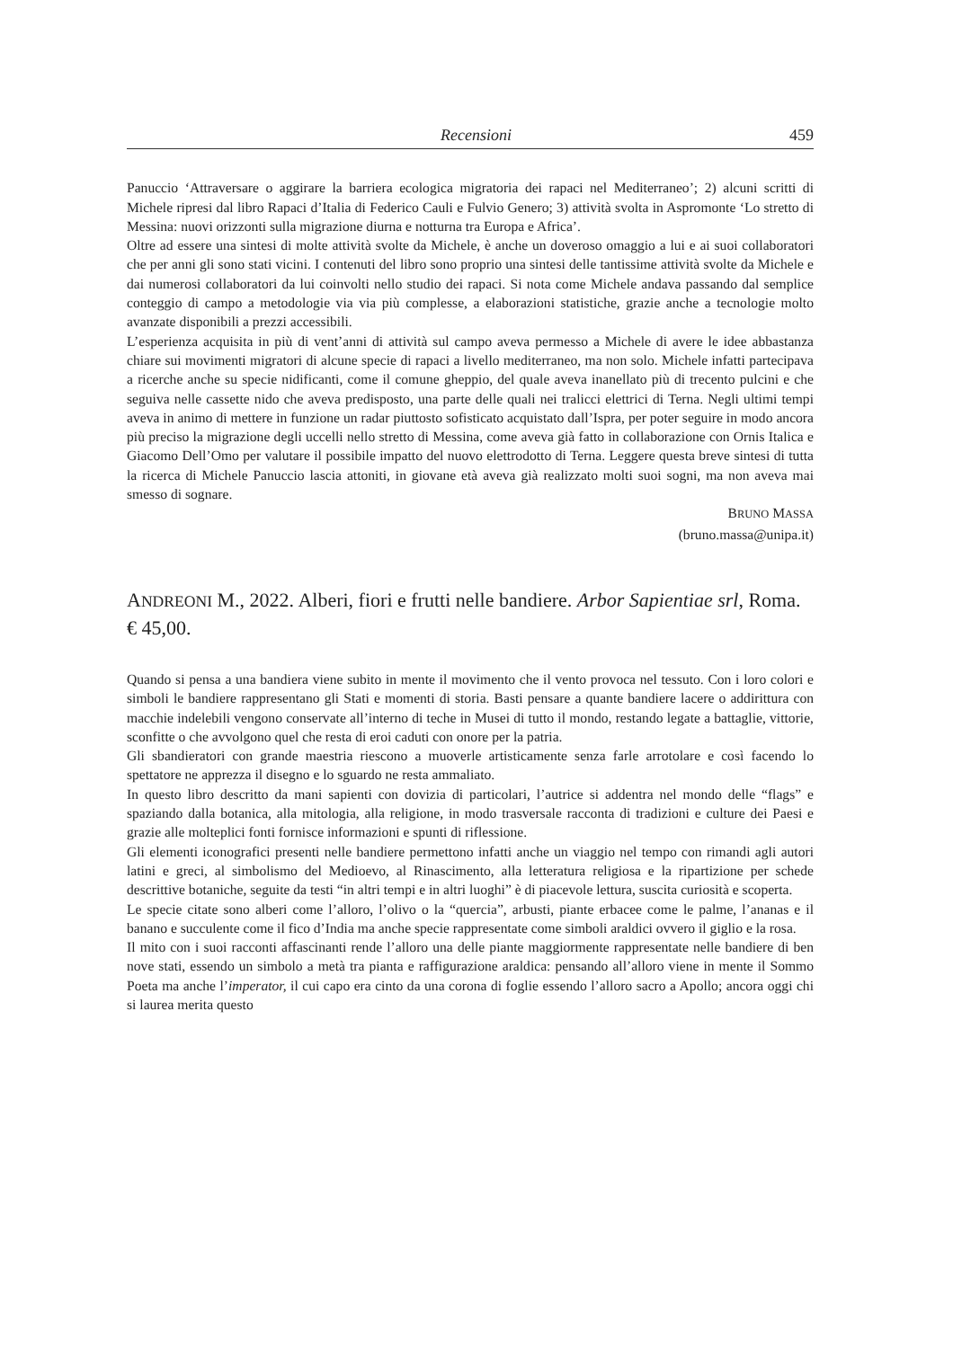Recensioni 459
Panuccio ‘Attraversare o aggirare la barriera ecologica migratoria dei rapaci nel Mediterraneo’; 2) alcuni scritti di Michele ripresi dal libro Rapaci d’Italia di Federico Cauli e Fulvio Genero; 3) attività svolta in Aspromonte ‘Lo stretto di Messina: nuovi orizzonti sulla migrazione diurna e notturna tra Europa e Africa’.
Oltre ad essere una sintesi di molte attività svolte da Michele, è anche un doveroso omaggio a lui e ai suoi collaboratori che per anni gli sono stati vicini. I contenuti del libro sono proprio una sintesi delle tantissime attività svolte da Michele e dai numerosi collaboratori da lui coinvolti nello studio dei rapaci. Si nota come Michele andava passando dal semplice conteggio di campo a metodologie via via più complesse, a elaborazioni statistiche, grazie anche a tecnologie molto avanzate disponibili a prezzi accessibili.
L’esperienza acquisita in più di vent’anni di attività sul campo aveva permesso a Michele di avere le idee abbastanza chiare sui movimenti migratori di alcune specie di rapaci a livello mediterraneo, ma non solo. Michele infatti partecipava a ricerche anche su specie nidificanti, come il comune gheppio, del quale aveva inanellato più di trecento pulcini e che seguiva nelle cassette nido che aveva predisposto, una parte delle quali nei tralicci elettrici di Terna. Negli ultimi tempi aveva in animo di mettere in funzione un radar piuttosto sofisticato acquistato dall’Ispra, per poter seguire in modo ancora più preciso la migrazione degli uccelli nello stretto di Messina, come aveva già fatto in collaborazione con Ornis Italica e Giacomo Dell’Omo per valutare il possibile impatto del nuovo elettrodotto di Terna. Leggere questa breve sintesi di tutta la ricerca di Michele Panuccio lascia attoniti, in giovane età aveva già realizzato molti suoi sogni, ma non aveva mai smesso di sognare.
BRUNO MASSA
(bruno.massa@unipa.it)
ANDREONI M., 2022. Alberi, fiori e frutti nelle bandiere. Arbor Sapientiae srl, Roma. € 45,00.
Quando si pensa a una bandiera viene subito in mente il movimento che il vento provoca nel tessuto. Con i loro colori e simboli le bandiere rappresentano gli Stati e momenti di storia. Basti pensare a quante bandiere lacere o addirittura con macchie indelebili vengono conservate all’interno di teche in Musei di tutto il mondo, restando legate a battaglie, vittorie, sconfitte o che avvolgono quel che resta di eroi caduti con onore per la patria.
Gli sbandieratori con grande maestria riescono a muoverle artisticamente senza farle arrotolare e così facendo lo spettatore ne apprezza il disegno e lo sguardo ne resta ammaliato.
In questo libro descritto da mani sapienti con dovizia di particolari, l’autrice si addentra nel mondo delle “flags” e spaziando dalla botanica, alla mitologia, alla religione, in modo trasversale racconta di tradizioni e culture dei Paesi e grazie alle molteplici fonti fornisce informazioni e spunti di riflessione.
Gli elementi iconografici presenti nelle bandiere permettono infatti anche un viaggio nel tempo con rimandi agli autori latini e greci, al simbolismo del Medioevo, al Rinascimento, alla letteratura religiosa e la ripartizione per schede descrittive botaniche, seguite da testi “in altri tempi e in altri luoghi” è di piacevole lettura, suscita curiosità e scoperta.
Le specie citate sono alberi come l’alloro, l’olivo o la “quercia”, arbusti, piante erbacee come le palme, l’ananas e il banano e succulente come il fico d’India ma anche specie rappresentate come simboli araldici ovvero il giglio e la rosa.
Il mito con i suoi racconti affascinanti rende l’alloro una delle piante maggiormente rappresentate nelle bandiere di ben nove stati, essendo un simbolo a metà tra pianta e raffigurazione araldica: pensando all’alloro viene in mente il Sommo Poeta ma anche l’imperator, il cui capo era cinto da una corona di foglie essendo l’alloro sacro a Apollo; ancora oggi chi si laurea merita questo